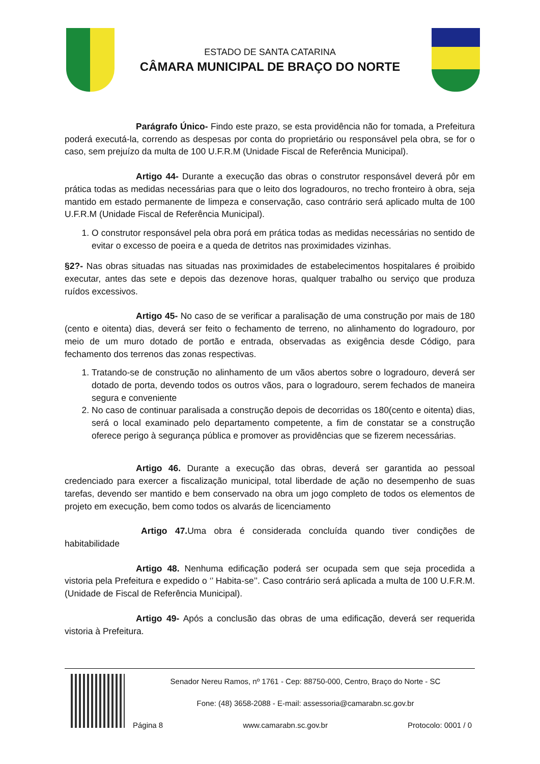ESTADO DE SANTA CATARINA
CÂMARA MUNICIPAL DE BRAÇO DO NORTE
Parágrafo Único- Findo este prazo, se esta providência não for tomada, a Prefeitura poderá executá-la, correndo as despesas por conta do proprietário ou responsável pela obra, se for o caso, sem prejuízo da multa de 100 U.F.R.M (Unidade Fiscal de Referência Municipal).
Artigo 44- Durante a execução das obras o construtor responsável deverá pôr em prática todas as medidas necessárias para que o leito dos logradouros, no trecho fronteiro à obra, seja mantido em estado permanente de limpeza e conservação, caso contrário será aplicado multa de 100 U.F.R.M (Unidade Fiscal de Referência Municipal).
1. O construtor responsável pela obra porá em prática todas as medidas necessárias no sentido de evitar o excesso de poeira e a queda de detritos nas proximidades vizinhas.
§2?- Nas obras situadas nas situadas nas proximidades de estabelecimentos hospitalares é proibido executar, antes das sete e depois das dezenove horas, qualquer trabalho ou serviço que produza ruídos excessivos.
Artigo 45- No caso de se verificar a paralisação de uma construção por mais de 180 (cento e oitenta) dias, deverá ser feito o fechamento de terreno, no alinhamento do logradouro, por meio de um muro dotado de portão e entrada, observadas as exigência desde Código, para fechamento dos terrenos das zonas respectivas.
1. Tratando-se de construção no alinhamento de um vãos abertos sobre o logradouro, deverá ser dotado de porta, devendo todos os outros vãos, para o logradouro, serem fechados de maneira segura e conveniente
2. No caso de continuar paralisada a construção depois de decorridas os 180(cento e oitenta) dias, será o local examinado pelo departamento competente, a fim de constatar se a construção oferece perigo à segurança pública e promover as providências que se fizerem necessárias.
Artigo 46. Durante a execução das obras, deverá ser garantida ao pessoal credenciado para exercer a fiscalização municipal, total liberdade de ação no desempenho de suas tarefas, devendo ser mantido e bem conservado na obra um jogo completo de todos os elementos de projeto em execução, bem como todos os alvarás de licenciamento
Artigo 47. Uma obra é considerada concluída quando tiver condições de habitabilidade
Artigo 48. Nenhuma edificação poderá ser ocupada sem que seja procedida a vistoria pela Prefeitura e expedido o ‘’ Habita-se’’. Caso contrário será aplicada a multa de 100 U.F.R.M. (Unidade de Fiscal de Referência Municipal).
Artigo 49- Após a conclusão das obras de uma edificação, deverá ser requerida vistoria à Prefeitura.
Senador Nereu Ramos, nº 1761 - Cep: 88750-000, Centro, Braço do Norte - SC
Fone: (48) 3658-2088 - E-mail: assessoria@camarabn.sc.gov.br
Página 8 www.camarabn.sc.gov.br Protocolo: 0001 / 0